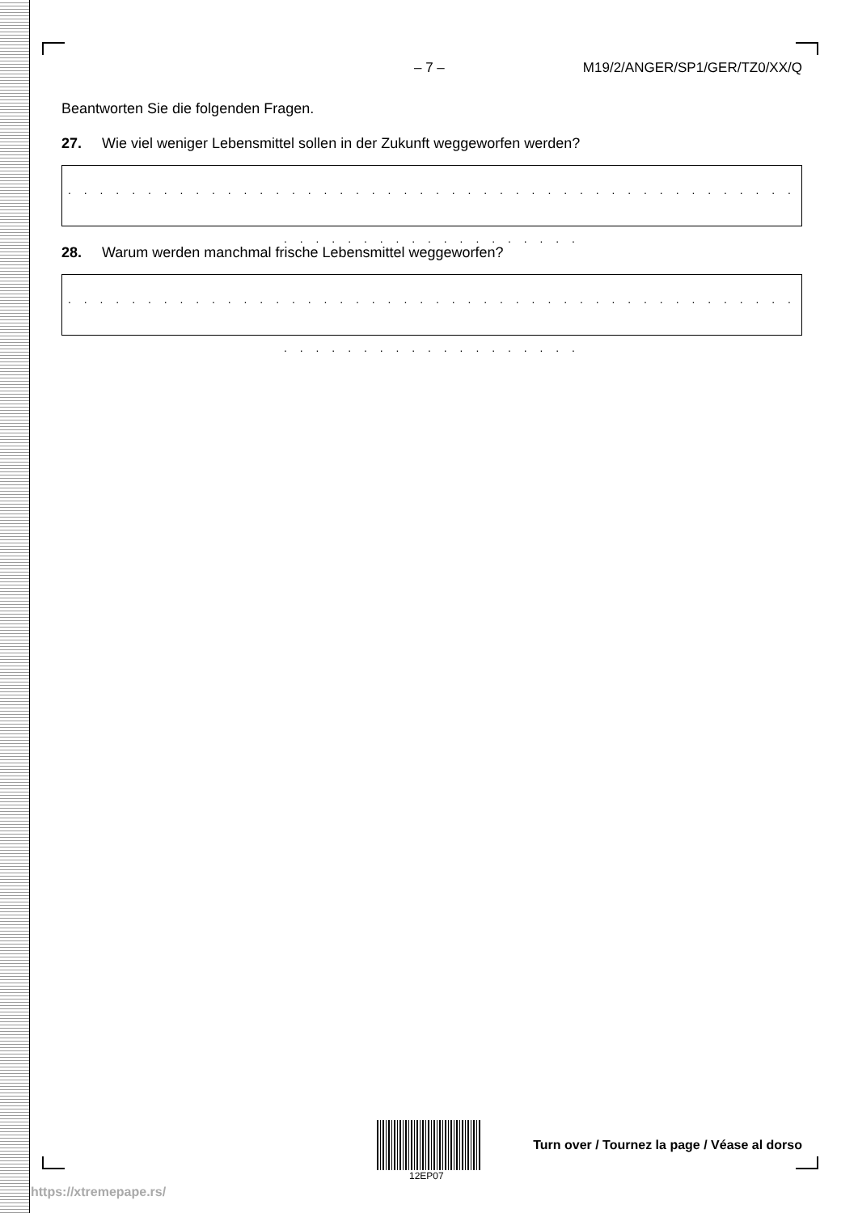– 7 – M19/2/ANGER/SP1/GER/TZ0/XX/Q
Beantworten Sie die folgenden Fragen.
27. Wie viel weniger Lebensmittel sollen in der Zukunft weggeworfen werden?
. . . . . . . . . . . . . . . . . . . . . . . . . . . . . . . . . . . . . . . . . . . . . . . . . . . . . . . . . . . . . . . . .
28. Warum werden manchmal frische Lebensmittel weggeworfen?
. . . . . . . . . . . . . . . . . . . . . . . . . . . . . . . . . . . . . . . . . . . . . . . . . . . . . . . . . . . . . . . . .
12EP07
Turn over / Tournez la page / Véase al dorso
https://xtremepape.rs/